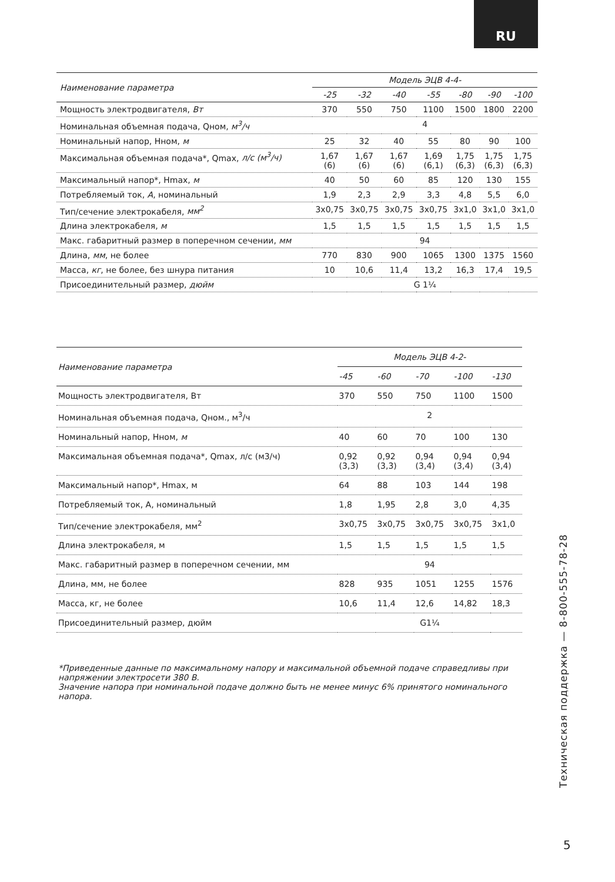RU
| Наименование параметра | Модель ЭЦВ 4-4- | | | | | | |
| --- | --- | --- | --- | --- | --- | --- | --- |
| | -25 | -32 | -40 | -55 | -80 | -90 | -100 |
| Мощность электродвигателя, Вт | 370 | 550 | 750 | 1100 | 1500 | 1800 | 2200 |
| Номинальная объемная подача, Qном, м<sup>3</sup>/ч | 4 | | | | | | |
| Номинальный напор, Нном, м | 25 | 32 | 40 | 55 | 80 | 90 | 100 |
| Максимальная объемная подача*, Qmax, л/с (м<sup>3</sup>/ч) | 1,67 (6) | 1,67 (6) | 1,67 (6) | 1,69 (6,1) | 1,75 (6,3) | 1,75 (6,3) | 1,75 (6,3) |
| Максимальный напор*, Hmax, м | 40 | 50 | 60 | 85 | 120 | 130 | 155 |
| Потребляемый ток, А , номинальный | 1,9 | 2,3 | 2,9 | 3,3 | 4,8 | 5,5 | 6,0 |
| Тип/сечение электрокабеля, мм<sup>2</sup> | 3x0,75 | 3x0,75 | 3x0,75 | 3x0,75 | 3x1,0 | 3x1,0 | 3x1,0 |
| Длина электрокабеля, м | 1,5 | 1,5 | 1,5 | 1,5 | 1,5 | 1,5 | 1,5 |
| Макс. габаритный размер в поперечном сечении, мм | 94 | | | | | | |
| Длина, мм , не более | 770 | 830 | 900 | 1065 | 1300 | 1375 | 1560 |
| Масса, кг , не более, без шнура питания | 10 | 10,6 | 11,4 | 13,2 | 16,3 | 17,4 | 19,5 |
| Присоединительный размер, дюйм | G 1¼ | | | | | | |
| Наименование параметра | Модель ЭЦВ 4-2- | | | | |
| --- | --- | --- | --- | --- | --- |
| | -45 | -60 | -70 | -100 | -130 |
| Мощность электродвигателя, Вт | 370 | 550 | 750 | 1100 | 1500 |
| Номинальная объемная подача, Qном., м<sup>3</sup>/ч | 2 | | | | |
| Номинальный напор, Нном, м | 40 | 60 | 70 | 100 | 130 |
| Максимальная объемная подача*, Qmax, л/с (м3/ч) | 0,92 (3,3) | 0,92 (3,3) | 0,94 (3,4) | 0,94 (3,4) | 0,94 (3,4) |
| Максимальный напор*, Hmax, м | 64 | 88 | 103 | 144 | 198 |
| Потребляемый ток, А, номинальный | 1,8 | 1,95 | 2,8 | 3,0 | 4,35 |
| Тип/сечение электрокабеля, мм<sup>2</sup> | 3x0,75 | 3x0,75 | 3x0,75 | 3x0,75 | 3x1,0 |
| Длина электрокабеля, м | 1,5 | 1,5 | 1,5 | 1,5 | 1,5 |
| Макс. габаритный размер в поперечном сечении, мм | 94 | | | | |
| Длина, мм, не более | 828 | 935 | 1051 | 1255 | 1576 |
| Масса, кг, не более | 10,6 | 11,4 | 12,6 | 14,82 | 18,3 |
| Присоединительный размер, дюйм | G1¼ | | | | |
*Приведенные данные по максимальному напору и максимальной объемной подаче справедливы при напряжении электросети 380 В.
Значение напора при номинальной подаче должно быть не менее минус 6% принятого номинального напора.
Техническая поддержка — 8-800-555-78-28
5